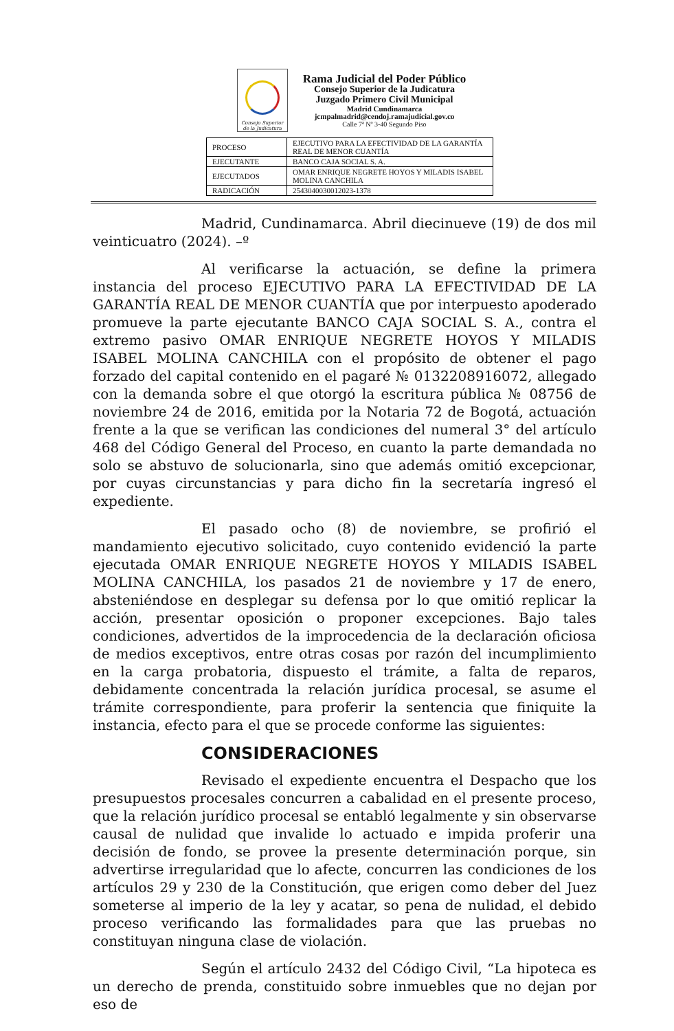Consejo Superior de la Judicatura
Rama Judicial del Poder Público
Consejo Superior de la Judicatura
Juzgado Primero Civil Municipal
Madrid Cundinamarca
jcmpalmadrid@cendoj.ramajudicial.gov.co
Calle 7ª Nº 3-40 Segundo Piso
| PROCESO | EJECUTIVO PARA LA EFECTIVIDAD DE LA GARANTÍA REAL DE MENOR CUANTÍA |
| EJECUTANTE | BANCO CAJA SOCIAL S. A. |
| EJECUTADOS | OMAR ENRIQUE NEGRETE HOYOS Y MILADIS ISABEL MOLINA CANCHILA |
| RADICACIÓN | 2543040030012023-1378 |
Madrid, Cundinamarca. Abril diecinueve (19) de dos mil veinticuatro (2024). –º
Al verificarse la actuación, se define la primera instancia del proceso EJECUTIVO PARA LA EFECTIVIDAD DE LA GARANTÍA REAL DE MENOR CUANTÍA que por interpuesto apoderado promueve la parte ejecutante BANCO CAJA SOCIAL S. A., contra el extremo pasivo OMAR ENRIQUE NEGRETE HOYOS Y MILADIS ISABEL MOLINA CANCHILA con el propósito de obtener el pago forzado del capital contenido en el pagaré № 0132208916072, allegado con la demanda sobre el que otorgó la escritura pública № 08756 de noviembre 24 de 2016, emitida por la Notaria 72 de Bogotá, actuación frente a la que se verifican las condiciones del numeral 3° del artículo 468 del Código General del Proceso, en cuanto la parte demandada no solo se abstuvo de solucionarla, sino que además omitió excepcionar, por cuyas circunstancias y para dicho fin la secretaría ingresó el expediente.
El pasado ocho (8) de noviembre, se profirió el mandamiento ejecutivo solicitado, cuyo contenido evidenció la parte ejecutada OMAR ENRIQUE NEGRETE HOYOS Y MILADIS ISABEL MOLINA CANCHILA, los pasados 21 de noviembre y 17 de enero, absteniéndose en desplegar su defensa por lo que omitió replicar la acción, presentar oposición o proponer excepciones. Bajo tales condiciones, advertidos de la improcedencia de la declaración oficiosa de medios exceptivos, entre otras cosas por razón del incumplimiento en la carga probatoria, dispuesto el trámite, a falta de reparos, debidamente concentrada la relación jurídica procesal, se asume el trámite correspondiente, para proferir la sentencia que finiquite la instancia, efecto para el que se procede conforme las siguientes:
CONSIDERACIONES
Revisado el expediente encuentra el Despacho que los presupuestos procesales concurren a cabalidad en el presente proceso, que la relación jurídico procesal se entabló legalmente y sin observarse causal de nulidad que invalide lo actuado e impida proferir una decisión de fondo, se provee la presente determinación porque, sin advertirse irregularidad que lo afecte, concurren las condiciones de los artículos 29 y 230 de la Constitución, que erigen como deber del Juez someterse al imperio de la ley y acatar, so pena de nulidad, el debido proceso verificando las formalidades para que las pruebas no constituyan ninguna clase de violación.
Según el artículo 2432 del Código Civil, “La hipoteca es un derecho de prenda, constituido sobre inmuebles que no dejan por eso de